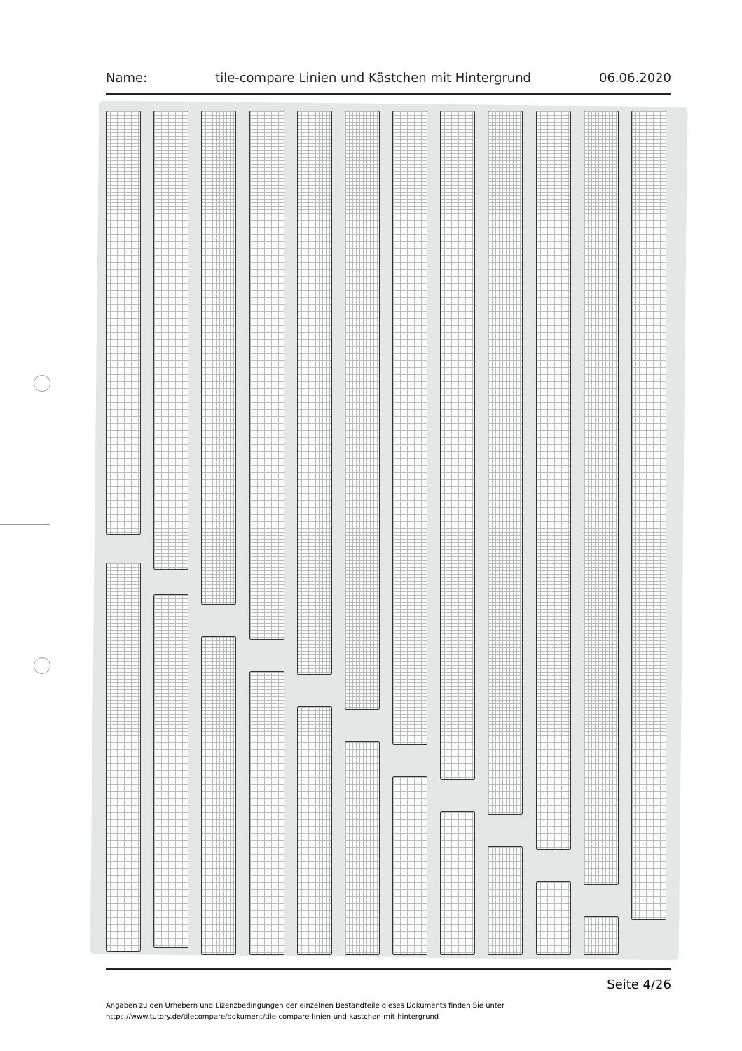Name: tile-compare Linien und Kästchen mit Hintergrund 06.06.2020
Seite 4/26
Angaben zu den Urhebern und Lizenzbedingungen der einzelnen Bestandteile dieses Dokuments finden Sie unter
https://www.tutory.de/tilecompare/dokument/tile-compare-linien-und-kastchen-mit-hintergrund